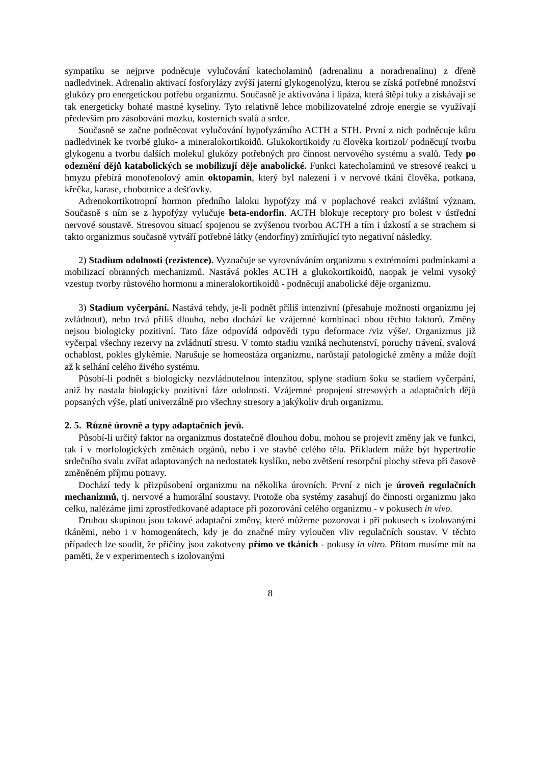sympatiku se nejprve podněcuje vylučování katecholaminů (adrenalinu a noradrenalinu) z dřeně nadledvinek. Adrenalin aktivací fosforylázy zvýší jaterní glykogenolýzu, kterou se získá potřebné množství glukózy pro energetickou potřebu organizmu. Současně je aktivována i lipáza, která štěpí tuky a získávají se tak energeticky bohaté mastné kyseliny. Tyto relativně lehce mobilizovatelné zdroje energie se využívají především pro zásobování mozku, kosterních svalů a srdce.
Současně se začne podněcovat vylučování hypofyzárního ACTH a STH. První z nich podněcuje kůru nadledvinek ke tvorbě gluko- a mineralokortikoidů. Glukokortikoidy /u člověka kortizol/ podněcují tvorbu glykogenu a tvorbu dalších molekul glukózy potřebných pro činnost nervového systému a svalů. Tedy po odeznění dějů katabolických se mobilizují děje anabolické. Funkci katecholaminů ve stresové reakci u hmyzu přebírá monofenolový amin oktopamin, který byl nalezeni i v nervové tkáni člověka, potkana, křečka, karase, chobotnice a dešťovky.
Adrenokortikotropní hormon předního laloku hypofýzy má v poplachové reakci zvláštní význam. Současně s ním se z hypofýzy vylučuje beta-endorfin. ACTH blokuje receptory pro bolest v ústřední nervové soustavě. Stresovou situací spojenou se zvýšenou tvorbou ACTH a tím i úzkostí a se strachem si takto organizmus současně vytváří potřebné látky (endorfiny) zmírňující tyto negativní následky.
2) Stadium odolnosti (rezistence). Vyznačuje se vyrovnáváním organizmu s extrémními podmínkami a mobilizací obranných mechanizmů. Nastává pokles ACTH a glukokortikoidů, naopak je velmi vysoký vzestup tvorby růstového hormonu a mineralokortikoidů - podněcují anabolické děje organizmu.
3) Stadium vyčerpání. Nastává tehdy, je-li podnět příliš intenzivní (přesahuje možnosti organizmu jej zvládnout), nebo trvá příliš dlouho, nebo dochází ke vzájemné kombinaci obou těchto faktorů. Změny nejsou biologicky pozitivní. Tato fáze odpovídá odpovědi typu deformace /viz výše/. Organizmus již vyčerpal všechny rezervy na zvládnutí stresu. V tomto stadiu vzniká nechutenství, poruchy trávení, svalová ochablost, pokles glykémie. Narušuje se homeostáza organizmu, narůstají patologické změny a může dojít až k selhání celého živého systému.
Působí-li podnět s biologicky nezvládnutelnou intenzitou, splyne stadium šoku se stadiem vyčerpání, aniž by nastala biologicky pozitivní fáze odolnosti. Vzájemné propojení stresových a adaptačních dějů popsaných výše, platí univerzálně pro všechny stresory a jakýkoliv druh organizmu.
2. 5. Různé úrovně a typy adaptačních jevů.
Působí-li určitý faktor na organizmus dostatečně dlouhou dobu, mohou se projevit změny jak ve funkci, tak i v morfologických změnách orgánů, nebo i ve stavbě celého těla. Příkladem může být hypertrofie srdečního svalu zvířat adaptovaných na nedostatek kyslíku, nebo zvětšení resorpční plochy střeva při časově změněném příjmu potravy.
Dochází tedy k přizpůsobení organizmu na několika úrovních. První z nich je úroveň regulačních mechanizmů, tj. nervové a humorální soustavy. Protože oba systémy zasahují do činnosti organizmu jako celku, nalézáme jimi zprostředkované adaptace při pozorování celého organizmu - v pokusech in vivo.
Druhou skupinou jsou takové adaptační změny, které můžeme pozorovat i při pokusech s izolovanými tkáněmi, nebo i v homogenátech, kdy je do značné míry vyloučen vliv regulačních soustav. V těchto případech lze soudit, že příčiny jsou zakotveny přímo ve tkáních - pokusy in vitro. Přitom musíme mít na paměti, že v experimentech s izolovanými
8